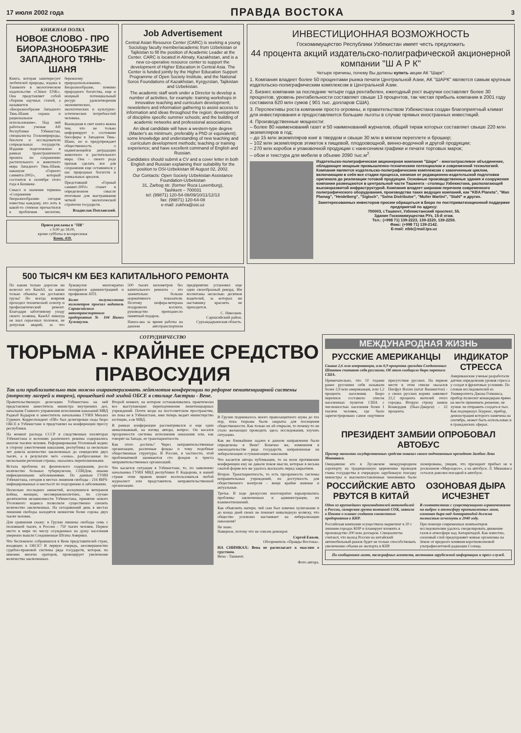17 июля 2002 года ПРАВДА ВОСТОКА 3
КНИЖНАЯ ПОЛКА
НОВОЕ СЛОВО - ПРО БИОРАЗНООБРАЗИЕ ЗАПАДНОГО ТЯНЬ-ШАНЯ
Книга, которая заинтересует любителей природы, издана в Ташкенте в экологическом издательстве «Chinor ENK». Она представляет собой сборник научных статей, а называется - «Биоразнообразие Западного Тянь-Шаня: охрана и рациональное использование». Над ней работали ученые АН Республики Узбекистан, специалисты Госкомприроды, биологи и исследователи сопредельных государств. Издание подготовлено в рамках трансграничного проекта по сохранению растительного и животного мира Западного Тянь-Шаня, накануне «Горного саммита-2002», который состоится в сентябре этого года в Бишкеке.
Смысл и значение термина «Сохранение биоразнообразия» сегодня известны каждому, кто хоть в какой-то степени причастился к проблемам экологии, бережному природопользованию. Биоразнообразие, помимо природного богатства, еще и мощный потенциальный ресурс удовлетворения экономических, экологических и культурно-эстетических потребностей человека.
Вышедшая в свет книга важна тем, что не только информирует о состоянии биосферы в Западном Тянь-Шане, но и предупреждает общественность о надвигающейся деградации животного и растительного мира. Она - своего рода призыв сделать все для сохранения еще оставшихся у нас природных богатств и уникальных ареалов.
Предстоящий «Горный саммит-2002» станет в определенном смысле итоговым для выстраивания четкой экологической стратегии государств.
Владислав Поплавский.
Прием рекламы в "ПВ"
с 9.00 до 18.00,
кроме субботы и воскресенья
Комн. 439.
Job Advertisement
Central Asian Resource Center (CARC) is seeking a young Sociology faculty member/academic from Uzbekistan or Tajikistan to fill the position of Academic Leader at the Center. CARC is located in Almaty, Kazakhstan, and is a new co-operative resource center to support the development of Higher Education in Central Asia. The Center is funded jointly by the Higher Education Support Programme of Open Society Institute, and the National Soros Foundations of Kazakhstan, Kyrgyzstan, Tajikistan and Uzbekistan.
The academic staff work under a Director to develop a number of activities, for example: training workshops in innovative teaching and curriculum development; newsletters and information gathering to assist access to information and ideas throughout the region; development of discipline specific summer schools; and the building of academic networks and professional associations.
An ideal candidate will have a western-type degree (Master's as minimum, preferably a PhD or equivalent); some knowledge and understanding of new teaching and curriculum development methods; teaching or training experience; and have excellent command of English and Russian.
Candidates should submit a CV and a cover letter in both English and Russian explaining their suitability for the position to OSI-Uzbekistan till August 02, 2002.
Our Contacts: Open Society Uzbekistan Assistance Foundation-Uzbekistan
31, Zarbog str. (former Roza Luxemburg),
Tashkent – 700031
tel: (99871) 120-54-08/09/10/11/12/13
fax: (99871) 120-64-08
e-mail: zukhra@osi.uz
ИНВЕСТИЦИОННАЯ ВОЗМОЖНОСТЬ
Госкомимущество Республики Узбекистан имеет честь предложить
44 процента акций издательско-полиграфической акционерной компании "Ш А Р К"
Четыре причины, почему Вы должны купить акции АК "Шарк":
1. Компания владеет более 50 процентами рынка печати Центральной Азии, АК "ШАРК" является самым крупным издательско-полиграфическим комплексом в Центральной Азии.
2. Бизнес компании за последние четыре года рентабелен, ежегодный рост выручки составляет более 30 процентов, уровень рентабельности составляет свыше 13 процентов, так чистая прибыль компании в 2001 году составила 620 млн сумов ( 901 тыс. долларов США).
3. Перспективы роста компании просто огромны, и правительством Узбекистана создан благоприятный климат для инвестирования и предоставляются большие льготы в случае прямых иностранных инвестиций.
4. Производственные мощности:
– более 80 наименований газет и 50 наименований журналов, общий тираж которых составляет свыше 220 млн экземпляров в год;
– до 15 млн экземпляров книг в твердом и свыше 30 млн в мягком переплете и брошюр;
– 102 млн экземпляров этикеток к пищевой, плодоовощной, винно-водочной и другой продукции;
– 270 млн коробок и упаковочной продукции с нанесением графики и печати торговых марок;
– обои и текстура для мебели в объеме 2090 тыс.м<sup>2</sup>.
Издательско-полиграфическая акционерная компания "Шарк" - многоотраслевое объединение, обладающее мощным промышленно-техническим потенциалом и современной технологией. Компания является издательско-полиграфическим комплексом с законченным циклом, включающим в себя все стадии процесса, начиная от редакционно-издательской подготовки оригинала до реализации готовой продукции. Основные производственные здания и сооружения компании размещаются в центральной части Ташкента - столицы Узбекистана, располагающей высокоразвитой инфраструктурой. Компания владеет широким перечнем современного полиграфического оборудования, производства таких ведущих компаний, как "KBA Planeta", "Man Plamag", "Heidelberg", "Sigloch", "Solna Distributor", "Muller Martini", "Stahl" и других.
Заинтересованных инвесторов просим обращаться в Бюро по постприватизационной поддержке предприятий по адресу:
700003, г.Ташкент, Узбекистанский проспект, 55.
Здание Госкомимущества РУз, 15-й этаж.
Тел.: (+998 71) 139-2223, 139-2220, 139-2259.
Факс: (+998 71) 139-2142.
E-mail: eibb@mail.tps.uz
500 ТЫСЯЧ КМ БЕЗ КАПИТАЛЬНОГО РЕМОНТА
По каким только дорогам ни колесил его КамАЗ, на какие только объекты ни доставлял грузы! Но всегда вовремя проходил технический осмотр и профилактический ремонт. Благодаря заботливому уходу своего хозяина, КамАЗ никогда не знал серьезных поломок, не допуская аварий, за что Хужакулов многократно поощрялся администрацией и профкомом АТП.
Более полумиллиона километров проехал водитель Сариасийского автотранспортного предприятия № 104 Намоз Хужакулов.
500 тысяч километров без капитального ремонта - это значительно больше нормативного показателя. Поэтому шофера-ветерана поздравили коллеги, руководство преподнесло памятный подарок.
Намоз-ака за время работы на данном автотранспортном предприятии установил еще один своеобразный рекорд. Им воспитаны несколько десятков водителей, за которых ни наставнику краснеть не приходится.
С. Николаев.
Сарнасийский район. Сурхандарьинская область.
СОТРУДНИЧЕСТВО
ТЮРЬМА - КРАЙНЕЕ СРЕДСТВО ПРАВОСУДИЯ
Так или приблизительно так можно охарактеризовать лейтмотив конференции по реформе пенитенциарной системы (попросту лагерей и тюрем), прошедшей под эгидой ОБСЕ в столице Австрии - Вене.
Правительственную делегацию Узбекистана на ней представляли заместитель министра внутренних дел, начальник Главного управления исполнения наказаний МВД Раджаб Кадыров и заместитель начальника ГУИН Михаил Гуревич. Корреспондент «ПВ» был делегирован сюда бюро ОБСЕ в Узбекистане и представлял на конференции прессу республики.
На момент распада СССР в следственных изоляторах Узбекистана и колониях различного режима содержались многие тысячи человек. Реформирования Уголовный кодекс в сторону ужесточения наказания, республика за несколько лет довела количество заключенных до семидесяти двух тысяч, а в результате чего «зоны», разбросанные по нескольким регионам страны, оказались переполненными.
Встала проблема их физического содержания, росло количество больных туберкулезом, СПИДом, иными инфекционными заболеваниями. По данным ГУИН Узбекистана, сегодня в местах лишения свободы - 216 ВИЧ-инфицированных и шестьсот по подозрению в заболевании.
Несколько последних амнистий, коснувшихся ветеранов войны, женщин, несовершеннолетних, по случаю десятилетия независимости Узбекистана, принятие нового Уголовного кодекса позволили существенно снизить количество заключенных. На сегодняшний день в местах лишения свободы находятся немногим более сорока двух тысяч человек.
Для сравнения скажу: в Грузии лишены свободы семь с половиной тысяч, в России - 750 тысяч человек. Первое место в мире по числу осужденных на душу населения уверенно вышли Соединенные Штаты Америки.
Что беспокоило собравшихся в Вене представителей стран, входящих в ОБСЕ? В первую очередь, несовершенство судебно-правовой системы ряда государств, которая, по мнению многих ораторов, провоцирует увеличение количества заключенных.
Второй момент, на котором останавливались практически все выступающие: переподчинение пенитенциарных учреждений. Почти везде на постсоветском пространстве, но пока не в Узбекистане, ими теперь ведает министерство юстиции, а не МВД.
В рамках конференции рассматривался и еще один немаловажный, на взгляд автора, вопрос. Он касался прозрачности системы исполнения наказания или, как говорят на Западе, ее транспарентности.
Как этого достичь? Через неправительственные организации, различные фонды и тому подобные общественные структуры. В России, в частности, этой проблематикой занимаются сто фондов и триста неправительственных организаций.
Что касается ситуации в Узбекистане, то, по заявлению начальника ГУИН МВД республики Р. Кадырова, в нашей стране этим правом может воспользоваться любой журналист или представитель неправительственной организации.
В Грузии поднималось много правозащитного шума до тех пор, пока тюрьмы были закрыты для посещения общественности. Как только их ей открыли, то почему-то не стало желающих проводить здесь исследования, изучать ситуацию.
Как же ближайшие задачи в данном направлении были определены в Вене? Конечно же, изменения в законодательстве ряда государств, направленные на либерализацию и гуманизацию наказания.
Что касается автора публикации, то на всем протяжении конференции ему не давали покоя мысли, которые в весьма сжатой форме все же удалось высказать перед закрытием.
Второе. Транспарентность, то есть прозрачность системы исправительных учреждений, их доступность для общественного контроля - вещи крайне важные и актуальные.
Третье. В ходе дискуссии многократно варьировались проблемы заключенных и администрации, их взаимоотношений.
Как объяснить матери, чей сын был извечен хулиганами и до конца дней своих не покинет инвалидную коляску, что общество усиленно настаивает на либерализации наказания?
Не знаю.
Наверное, потому что не совсем демократ.
Сергей Ежков.
Обозреватель «Правды Востока».
НА СНИМКАХ: Вена не располагает к мыслям о грустном.
Вена - Ташкент.
Фото автора.
МЕЖДУНАРОДНАЯ ЖИЗНЬ
РУССКИЕ АМЕРИКАНЦЫ
Свыше 2,6 млн американцев, или 0,9 процента граждан Соединенных Штатов считают себя русскими. Об этом сообщило бюро переписи США.
Примечательно, что 10 годами ранее русскими себя называли более 2,9 млн американцев, или 1,2 процента населения. Бюро переписи составило список населенных пунктов США с численностью населения более 1 тысячи человек, где было зарегистрировано самое ощутимое присутствие русских. На первом месте в этом списке оказался Писфул Вэлли (штат Вашингтон) - о своих русских корнях заявляют 22,2 процента жителей этого городка. Вторую строку заняла Конкордия (Нью-Джерси) - 22 процента.
ИНДИКАТОР СТРЕССА
Американские ученые разработали датчик определения уровня стресса у солдат в фронтовых условиях. По словам исследователей из Университета Джона Гопкинса, прибор позволит командирам прямо на месте принимать решение, не лучше ли отправить солдата в тыл. Как подчеркнул Лоуренс, прибор, демонстрация которого намечена на сентябрь, может быть использован и в гражданских сферах.
ПРЕЗИДЕНТ ЗАМБИИ ОПРОБОВАЛ АВТОБУС
Пример экономии государственных средств показал своим подчиненным президент Замбии Леви Мванаваса.
Ожидавшие его в Лусакском международном аэропорту на традиционную церемонию проводов главы государства в очередную зарубежную поездку министры и высокопоставленные чиновники были шокированы, увидев, что президент прибыл не в роскошном «Мерседесе», а на автобусе. Л. Мванаваса остался доволен поездкой в автобусе.
РОССИЙСКИЕ АВТО РВУТСЯ В КИТАЙ
Один из крупнейших производителей автомобилей в России, самарская группа компаний СОК, заявила в Пекине о планах создания совместного предприятия в КНР.
Российская компания осуществила маркетинг в 20 с лишним городах КНР и планирует вложить в производство 200 млн долларов. Специалисты считают, что выход России на китайский автомобильный рынок будет не только способствовать увеличению объема ее экспорта в КНР.
ОЗОНОВАЯ ДЫРА ИСЧЕЗНЕТ
В соответствии с существующими ограничениями на выброс в атмосферу промышленных газов, озоновая дыра над Антарктидой должна полностью исчезнуть к 2040 году.
При помощи современных компьютеров исследователям удалось смоделировать движение газов в атмосфере над Антарктидой. Как известно, озоновый слой предохраняет живые организмы на Земле от вредного влияния коротковолновой ультрафиолетовой радиации Солнца.
По сообщениям газет, телеграфных агентств, вестников зарубежной информации и пресс-служб.